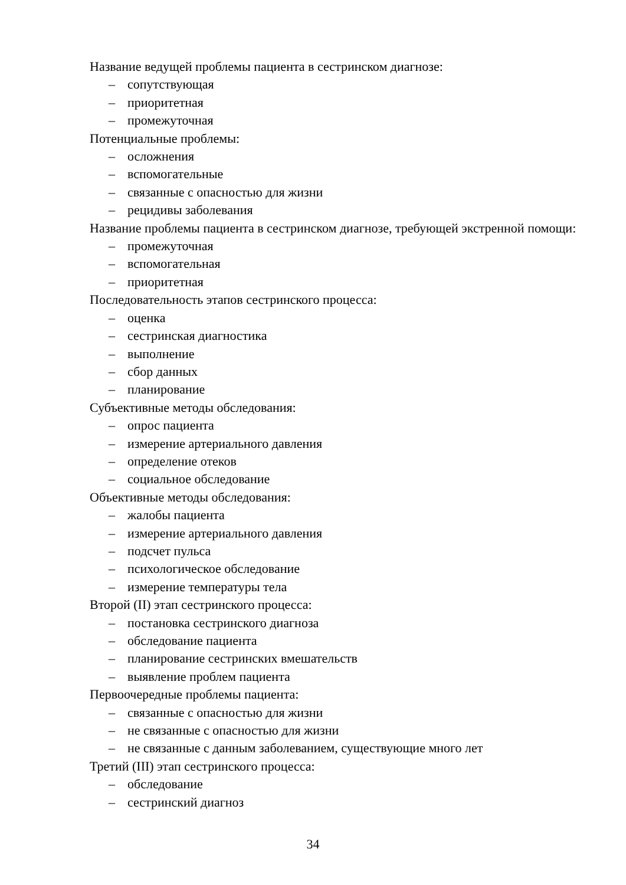Название ведущей проблемы пациента в сестринском диагнозе:
– сопутствующая
– приоритетная
– промежуточная
Потенциальные проблемы:
– осложнения
– вспомогательные
– связанные с опасностью для жизни
– рецидивы заболевания
Название проблемы пациента в сестринском диагнозе, требующей экстренной помощи:
– промежуточная
– вспомогательная
– приоритетная
Последовательность этапов сестринского процесса:
– оценка
– сестринская диагностика
– выполнение
– сбор данных
– планирование
Субъективные методы обследования:
– опрос пациента
– измерение артериального давления
– определение отеков
– социальное обследование
Объективные методы обследования:
– жалобы пациента
– измерение артериального давления
– подсчет пульса
– психологическое обследование
– измерение температуры тела
Второй (II) этап сестринского процесса:
– постановка сестринского диагноза
– обследование пациента
– планирование сестринских вмешательств
– выявление проблем пациента
Первоочередные проблемы пациента:
– связанные с опасностью для жизни
– не связанные с опасностью для жизни
– не связанные с данным заболеванием, существующие много лет
Третий (III) этап сестринского процесса:
– обследование
– сестринский диагноз
34